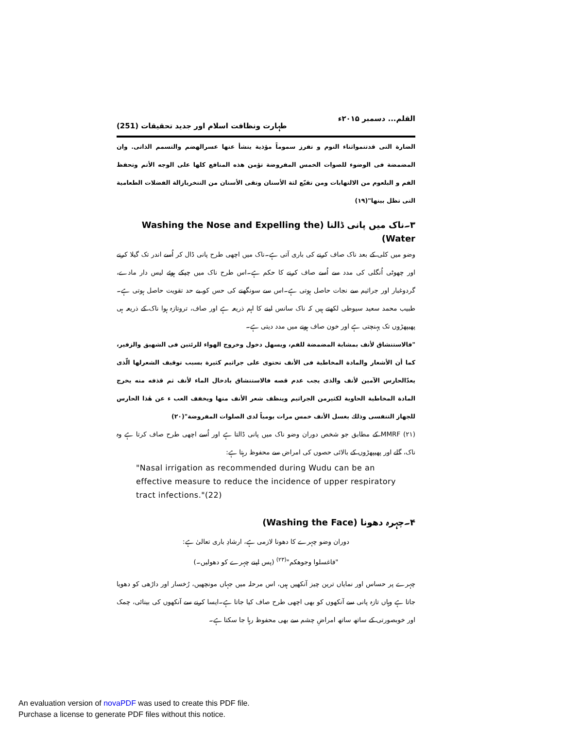القلم... دسمبر ۲۰۱۵ء طہارت ونظافت اسلام اور جدید تحقیقات (251)
الضارة التی قدتنمواثناء النوم و تفرز سموماً مؤذیة ینشأ عنها عسرالهضم والتسمم الذاتی. وان المضمضة فی الوضوء للصوات الخمس المفروضة تؤمن هذه المنافع کلها علی الوجه الأتم وتحفظ الفم و البلعوم من الالتهابات ومن تقیّع لثة الأسنان وتقی الأسنان من التنخربازالة الفضلات الطعامیة التی تظل بینها"(۱۹)
۳۔ناک میں پانی ڈالنا (Washing the Nose and Expelling the Water)
وضو میں کلی کے بعد ناک صاف کرنے کی باری آتی ہے۔ناک میں اچھی طرح پانی ڈال کر اُسے اندر تک گیلا کرنے اور چھوٹی اُنگلی کی مدد سے اُسے صاف کرنے کا حکم ہے۔اس طرح ناک میں چپکے ہوئے لیس دار مادے، گردوغبار اور جراثیم سے نجات حاصل ہوتی ہے۔اس سے سونگھنے کی حس کو بے حد تقویت حاصل ہوتی ہے۔طبیب محمد سعید سیوطی لکھتے ہیں کہ ناک سانس لینے کا اہم ذریعہ ہے اور صاف، تروتازہ ہوا ناک کے ذریعہ ہی پھیپھڑوں تک پہنچتی ہے اور خون صاف ہونے میں مدد دیتی ہے۔
"فالاستنشاق لأنف بمشابة المضمضة للفم، ویسهل دخول وخروج الهواء للرئتین فی الشهیق والزفیر، کما أن الأشعار والمادة المخاطیة فی الأنف تحتوی علی جراثیم کثیرة بسبب توقیف الشعرلها الّذی یعدّالحارس الآمین لأنف والذی یجب عدم قصه فالاستنشاق بادخال الماء لأنف ثم قذفه منه یخرج المادة المخاطیة الحاویة لکثیرمن الجراثیم وینظف شعر الأنف منها ویخفف العب ء عن هٰذا الحارس للجهاز التنفسی وذلك بغسل الأنف خمس مرات یومیاً لدی الصلوات المفروضة"(۲۰)
MMRF (۲۱) کے مطابق جو شخص دوران وضو ناک میں پانی ڈالتا ہے اور اُسے اچھی طرح صاف کرتا ہے وہ ناک، گلے اور پھیپھڑوں کے بالائی حصوں کی امراض سے محفوظ رہتا ہے:
"Nasal irrigation as recommended during Wudu can be an effective measure to reduce the incidence of upper respiratory tract infections."(22)
۴۔چہرہ دھونا (Washing the Face)
دوران وضو چہرے کا دھونا لازمی ہے، ارشادِ باری تعالیٰ ہے:
"فاغسلوا وجوهکم"<sup>(۲۳)</sup> (پس اپنے چہرے کو دھولیں۔)
چہرے پر حساس اور نمایاں ترین چیز آنکھیں ہیں، اس مرحلہ میں جہاں مونچھیں، رُخسار اور داڑھی کو دھویا جاتا ہے وہاں تازہ پانی سے آنکھوں کو بھی اچھی طرح صاف کیا جاتا ہے۔ایسا کرنے سے آنکھوں کی بینائی، چمک اور خوبصورتی کے ساتھ ساتھ امراضِ چشم سے بھی محفوظ رہا جا سکتا ہے۔
An evaluation version of novaPDF was used to create this PDF file.
Purchase a license to generate PDF files without this notice.